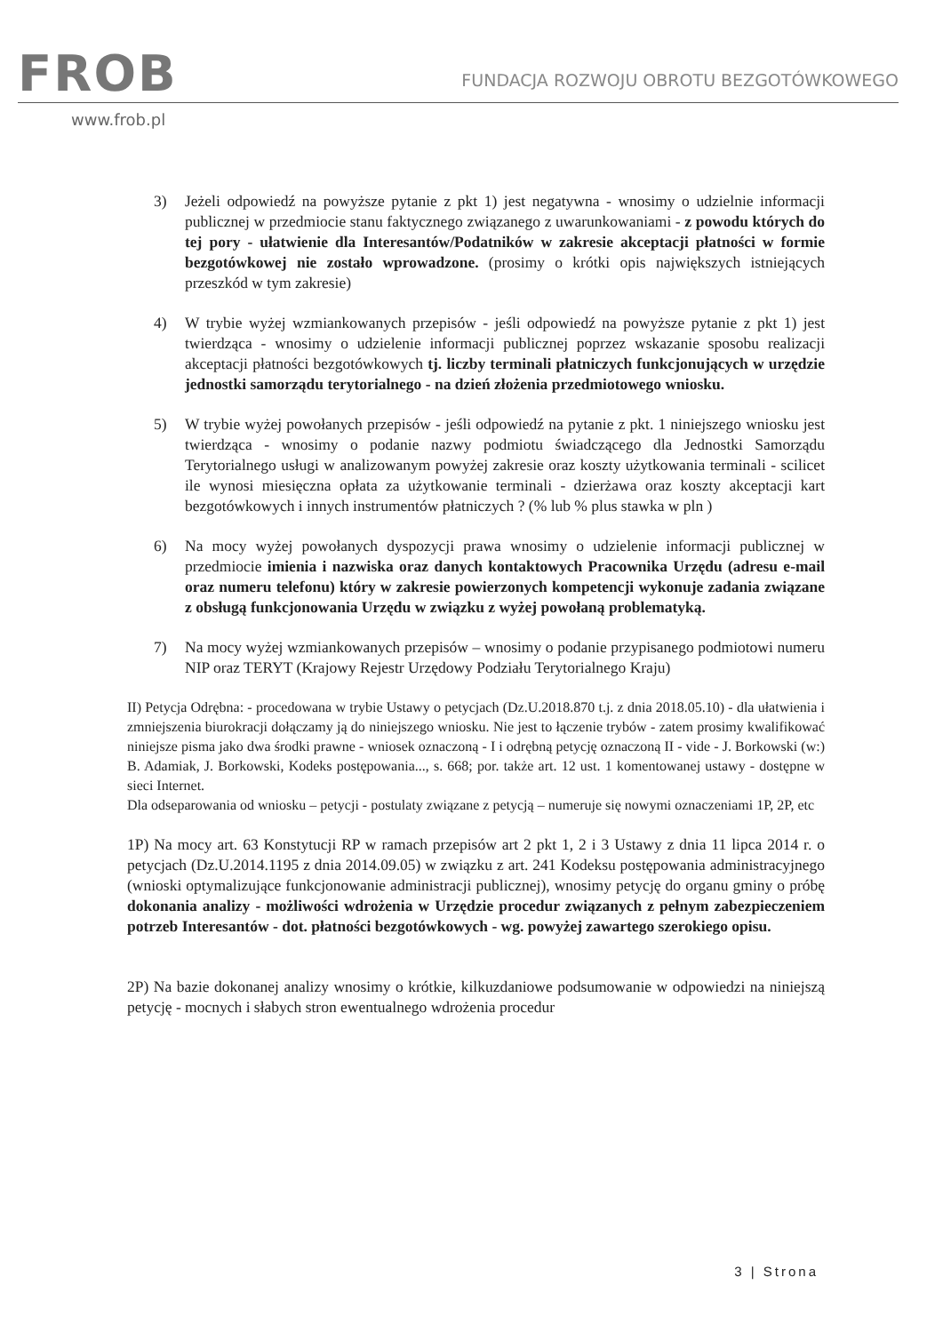FROB
FUNDACJA ROZWOJU OBROTU BEZGOTÓWKOWEGO
www.frob.pl
3) Jeżeli odpowiedź na powyższe pytanie z pkt 1) jest negatywna - wnosimy o udzielnie informacji publicznej w przedmiocie stanu faktycznego związanego z uwarunkowaniami - z powodu których do tej pory - ułatwienie dla Interesantów/Podatników w zakresie akceptacji płatności w formie bezgotówkowej nie zostało wprowadzone. (prosimy o krótki opis największych istniejących przeszkód w tym zakresie)
4) W trybie wyżej wzmiankowanych przepisów - jeśli odpowiedź na powyższe pytanie z pkt 1) jest twierdząca - wnosimy o udzielenie informacji publicznej poprzez wskazanie sposobu realizacji akceptacji płatności bezgotówkowych tj. liczby terminali płatniczych funkcjonujących w urzędzie jednostki samorządu terytorialnego - na dzień złożenia przedmiotowego wniosku.
5) W trybie wyżej powołanych przepisów - jeśli odpowiedź na pytanie z pkt. 1 niniejszego wniosku jest twierdząca - wnosimy o podanie nazwy podmiotu świadczącego dla Jednostki Samorządu Terytorialnego usługi w analizowanym powyżej zakresie oraz koszty użytkowania terminali - scilicet ile wynosi miesięczna opłata za użytkowanie terminali - dzierżawa oraz koszty akceptacji kart bezgotówkowych i innych instrumentów płatniczych ? (% lub % plus stawka w pln )
6) Na mocy wyżej powołanych dyspozycji prawa wnosimy o udzielenie informacji publicznej w przedmiocie imienia i nazwiska oraz danych kontaktowych Pracownika Urzędu (adresu e-mail oraz numeru telefonu) który w zakresie powierzonych kompetencji wykonuje zadania związane z obsługą funkcjonowania Urzędu w związku z wyżej powołaną problematyką.
7) Na mocy wyżej wzmiankowanych przepisów – wnosimy o podanie przypisanego podmiotowi numeru NIP oraz TERYT (Krajowy Rejestr Urzędowy Podziału Terytorialnego Kraju)
II) Petycja Odrębna: - procedowana w trybie Ustawy o petycjach (Dz.U.2018.870 t.j. z dnia 2018.05.10) - dla ułatwienia i zmniejszenia biurokracji dołączamy ją do niniejszego wniosku. Nie jest to łączenie trybów - zatem prosimy kwalifikować niniejsze pisma jako dwa środki prawne - wniosek oznaczoną - I i odrębną petycję oznaczoną II - vide - J. Borkowski (w:) B. Adamiak, J. Borkowski, Kodeks postępowania..., s. 668; por. także art. 12 ust. 1 komentowanej ustawy - dostępne w sieci Internet.
Dla odseparowania od wniosku – petycji - postulaty związane z petycją – numeruje się nowymi oznaczeniami 1P, 2P, etc
1P) Na mocy art. 63 Konstytucji RP w ramach przepisów art 2 pkt 1, 2 i 3 Ustawy z dnia 11 lipca 2014 r. o petycjach (Dz.U.2014.1195 z dnia 2014.09.05) w związku z art. 241 Kodeksu postępowania administracyjnego (wnioski optymalizujące funkcjonowanie administracji publicznej), wnosimy petycję do organu gminy o próbę dokonania analizy - możliwości wdrożenia w Urzędzie procedur związanych z pełnym zabezpieczeniem potrzeb Interesantów - dot. płatności bezgotówkowych - wg. powyżej zawartego szerokiego opisu.
2P) Na bazie dokonanej analizy wnosimy o krótkie, kilkuzdaniowe podsumowanie w odpowiedzi na niniejszą petycję - mocnych i słabych stron ewentualnego wdrożenia procedur
3 | Strona